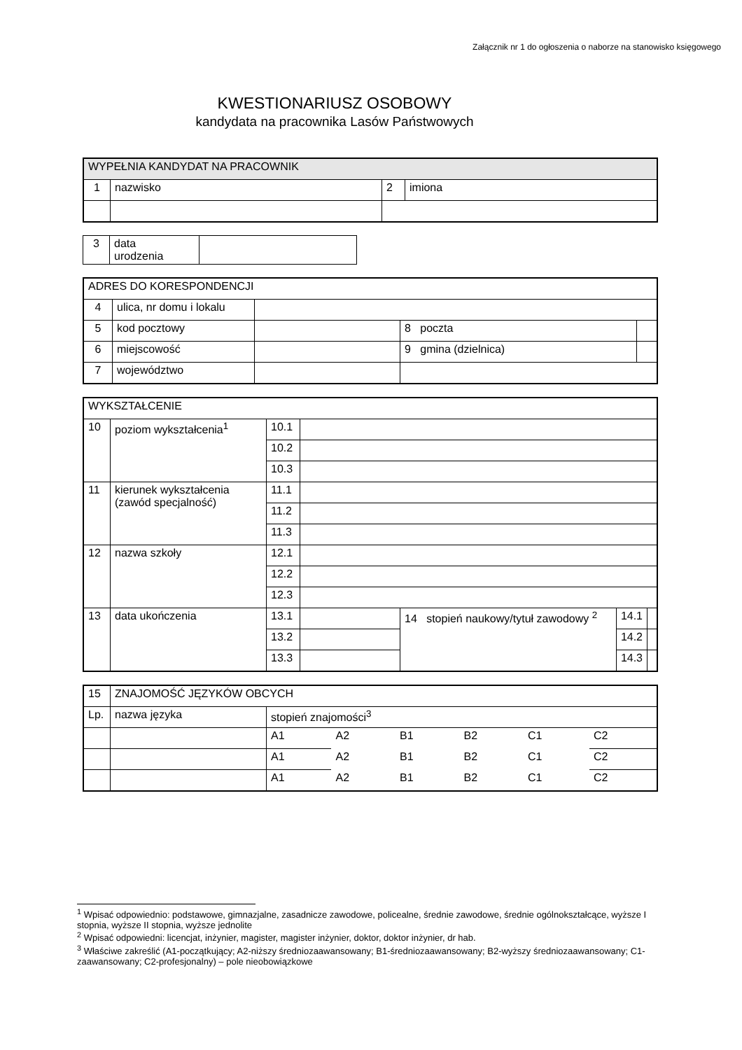Załącznik nr 1 do ogłoszenia o naborze na stanowisko księgowego
KWESTIONARIUSZ OSOBOWY
kandydata na pracownika Lasów Państwowych
| WYPEŁNIA KANDYDAT NA PRACOWNIK | | | |
| 1 | nazwisko | 2 | imiona |
| 3 | data urodzenia | |
| ADRES DO KORESPONDENCJI | | | | |
| 4 | ulica, nr domu i lokalu | | | |
| 5 | kod pocztowy | | 8 poczta | |
| 6 | miejscowość | | 9 gmina (dzielnica) | |
| 7 | województwo | | | |
| WYKSZTAŁCENIE | | | | | | |
| 10 | poziom wykształcenia<sup>1</sup> | 10.1 | | | | |
| | | 10.2 | | | | |
| | | 10.3 | | | | |
| 11 | kierunek wykształcenia (zawód specjalność) | 11.1 | | | | |
| | | 11.2 | | | | |
| | | 11.3 | | | | |
| 12 | nazwa szkoły | 12.1 | | | | |
| | | 12.2 | | | | |
| | | 12.3 | | | | |
| 13 | data ukończenia | 13.1 | | 14 stopień naukowy/tytuł zawodowy <sup>2</sup> | 14.1 | |
| | | 13.2 | | | 14.2 | |
| | | 13.3 | | | 14.3 | |
| 15 | ZNAJOMOŚĆ JĘZYKÓW OBCYCH | | | | | | |
| Lp. | nazwa języka | stopień znajomości<sup>3</sup> | | | | | |
| | | A1 | A2 | B1 | B2 | C1 | C2 |
| | | A1 | A2 | B1 | B2 | C1 | C2 |
| | | A1 | A2 | B1 | B2 | C1 | C2 |
<sup>1</sup> Wpisać odpowiednio: podstawowe, gimnazjalne, zasadnicze zawodowe, policealne, średnie zawodowe, średnie ogólnokształcące, wyższe I stopnia, wyższe II stopnia, wyższe jednolite
<sup>2</sup> Wpisać odpowiedni: licencjat, inżynier, magister, magister inżynier, doktor, doktor inżynier, dr hab.
<sup>3</sup> Właściwe zakreślić (A1-początkujący; A2-niższy średniozaawansowany; B1-średniozaawansowany; B2-wyższy średniozaawansowany; C1-zaawansowany; C2-profesjonalny) – pole nieobowiązkowe